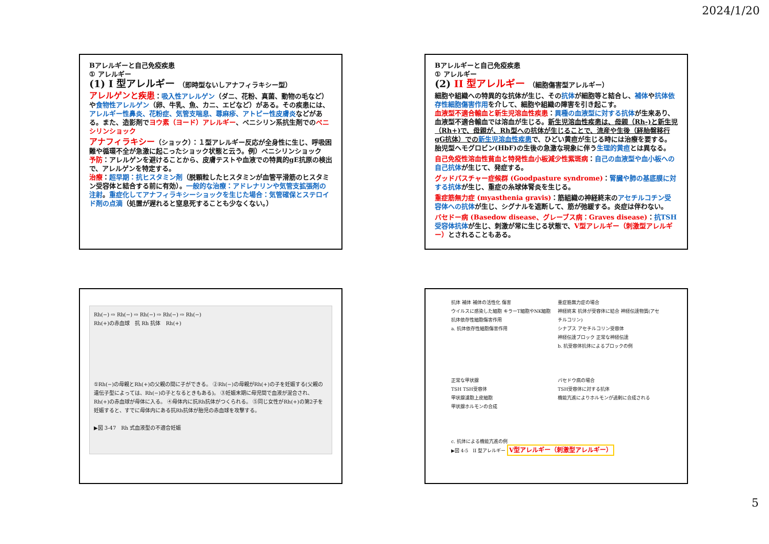2024/1/20
Bアレルギーと自己免疫疾患
① アレルギー
(1) I 型アレルギー （即時型ないしアナフィラキシー型）
アレルゲンと疾患：吸入性アレルゲン（ダニ、花粉、真菌、動物の毛など）や食物性アレルゲン（卵、牛乳、魚、カニ、エビなど）がある。その疾患には、アレルギー性鼻炎、花粉症、気管支喘息、蕁麻疹、アトピー性皮膚炎などがある。また、造影剤でヨウ素（ヨード）アレルギー、ペニシリン系抗生剤でのペニシリンショック
アナフィラキシー（ショック）：１型アレルギー反応が全身性に生じ、呼吸困難や循環不全が急激に起こったショック状態と云う。例）ペニシリンショック
予防：アレルゲンを避けることから、皮膚テストや血液での特異的gE抗原の検出で、アレルゲンを特定する。
治療：超早期：抗ヒスタミン剤（脱顆粒したヒスタミンが血管平滑筋のヒスタミン受容体と結合する前に有効）。一般的な治療：アドレナリンや気管支拡張剤の注射。重症化してアナフィラキシーショックを生じた場合：気管確保とステロイド剤の点滴（処置が遅れると窒息死することも少なくない。）
Bアレルギーと自己免疫疾患
① アレルギー
(2) II 型アレルギー （細胞傷害型アレルギー）
細胞や組織への特異的な抗体が生じ、その抗体が細胞等と結合し、補体や抗体依存性細胞傷害作用を介して、細胞や組織の障害を引き起こす。
血液型不適合輸血と新生児溶血性疾患：異種の血液型に対する抗体が生来あり、血液型不適合輸血では溶血が生じる。新生児溶血性疾患は、母親（Rh-)と新生児（Rh+)で、母親が、Rh型への抗体が生じることで、流産や生後（経胎盤移行gG抗体）での新生児溶血性疾患で、ひどい黄疸が生じる時には治療を要する。胎児型ヘモグロビン(HbF)の生後の急激な現象に伴う生理的黄疸とは異なる。
自己免疫性溶血性貧血と特発性血小板減少性紫斑病：自己の血液型や血小板への自己抗体が生じて、発症する。
グッドパスチャー症候群 (Goodpasture syndrome)：腎臓や肺の基底膜に対する抗体が生じ、重症の糸球体腎炎を生じる。
重症筋無力症 (myasthenia gravis)：筋組織の神経終末のアセチルコチン受容体への抗体が生じ、シグナルを遮断して、筋が弛緩する。炎症は伴わない。
バセドー病 (Basedow disease、グレーブス病：Graves disease)：抗TSH受容体抗体が生じ、刺激が常に生じる状態で、V型アレルギー（刺激型アレルギー）とされることもある。
Rh(−) ⇨ Rh(−) ⇨ Rh(−) ⇨ Rh(−) ⇨ Rh(−)
Rh(+)の赤血球　抗 Rh 抗体　Rh(+)
①Rh(−)の母親とRh(+)の父親の間に子ができる。 ②Rh(−)の母親がRh(+)の子を妊娠する(父親の遺伝子型によっては、Rh(−)の子となるときもある)。 ③妊娠末期に母児間で血液が混合され、Rh(+)の赤血球が母体に入る。 ④母体内に抗Rh抗体がつくられる。 ⑤同じ女性がRh(+)の第2子を妊娠すると、すでに母体内にある抗Rh抗体が胎児の赤血球を攻撃する。
▶図 3-47　Rh 式血液型の不適合妊娠
抗体 補体 補体の活性化 傷害
ウイルスに感染した細胞 キラーT細胞やNK細胞
抗体依存性細胞傷害作用
a. 抗体依存性細胞傷害作用
重症筋無力症の場合
神経終末 抗体が受容体に結合 神経伝達物質(アセチルコリン)
シナプス アセチルコリン受容体
神経伝達ブロック 正常な神経伝達
b. 抗受容体抗体によるブロックの例
正常な甲状腺
TSH TSH受容体
甲状腺濾胞上皮細胞
甲状腺ホルモンの合成
バセドウ病の場合
TSH受容体に対する抗体
機能亢進によりホルモンが過剰に合成される
c. 抗体による機能亢進の例
▶図 4-5　II 型アレルギー V型アレルギー（刺激型アレルギー）
5